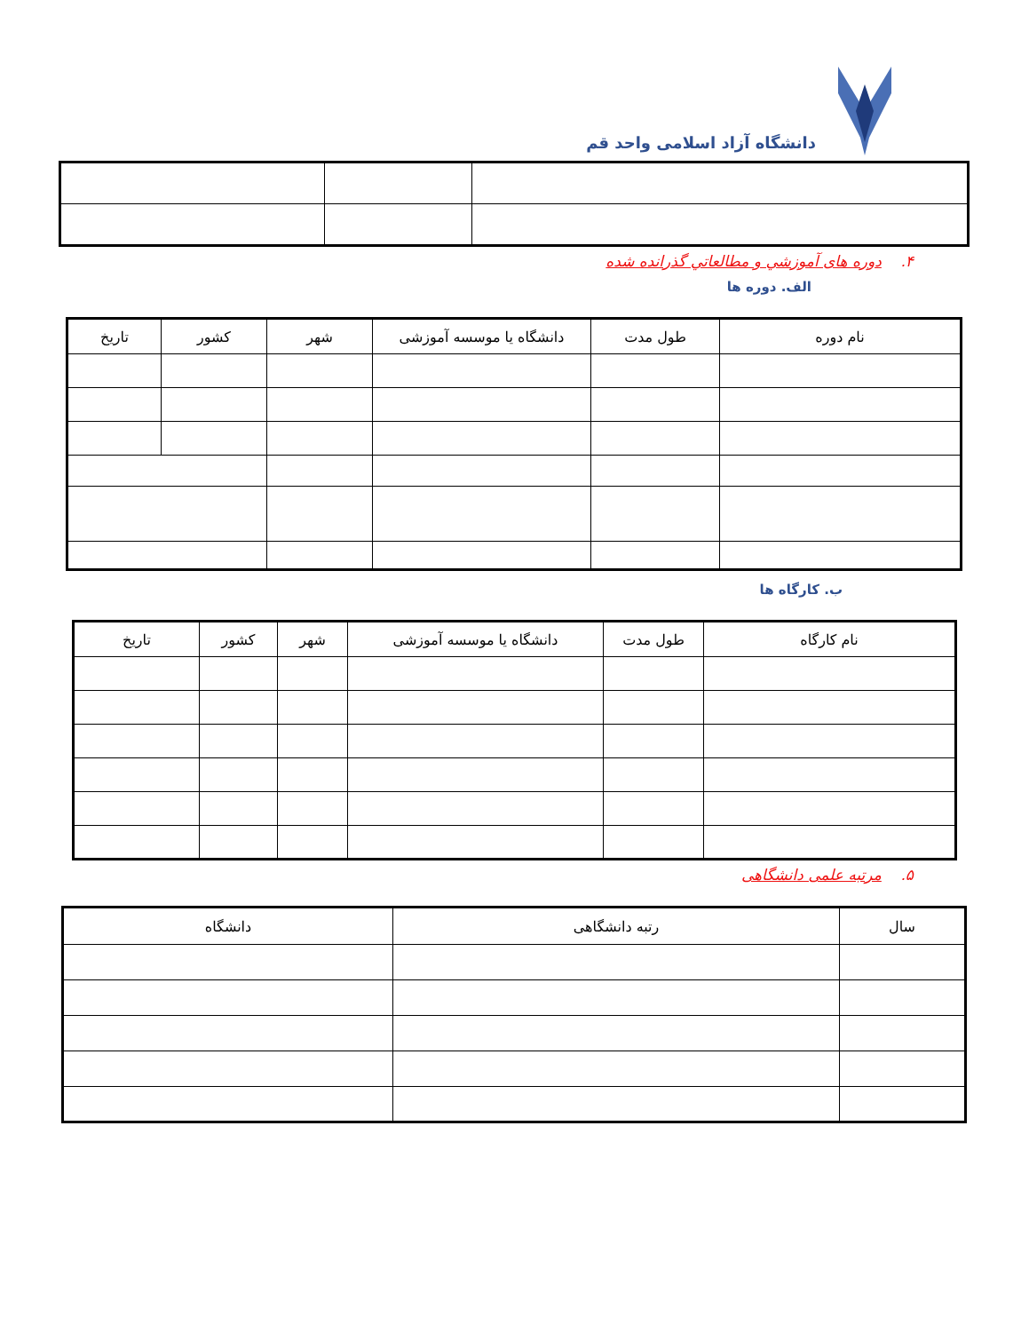دانشگاه آزاد اسلامی واحد قم
۴. دوره های آموزشي و مطالعاتي گذرانده شده
الف. دوره ها
| نام دوره | طول مدت | دانشگاه یا موسسه آموزشی | شهر | کشور | تاریخ |
| --- | --- | --- | --- | --- | --- |
ب. کارگاه ها
| نام کارگاه | طول مدت | دانشگاه یا موسسه آموزشی | شهر | کشور | تاریخ |
| --- | --- | --- | --- | --- | --- |
۵. مرتبه علمی دانشگاهی
| سال | رتبه دانشگاهی | دانشگاه |
| --- | --- | --- |